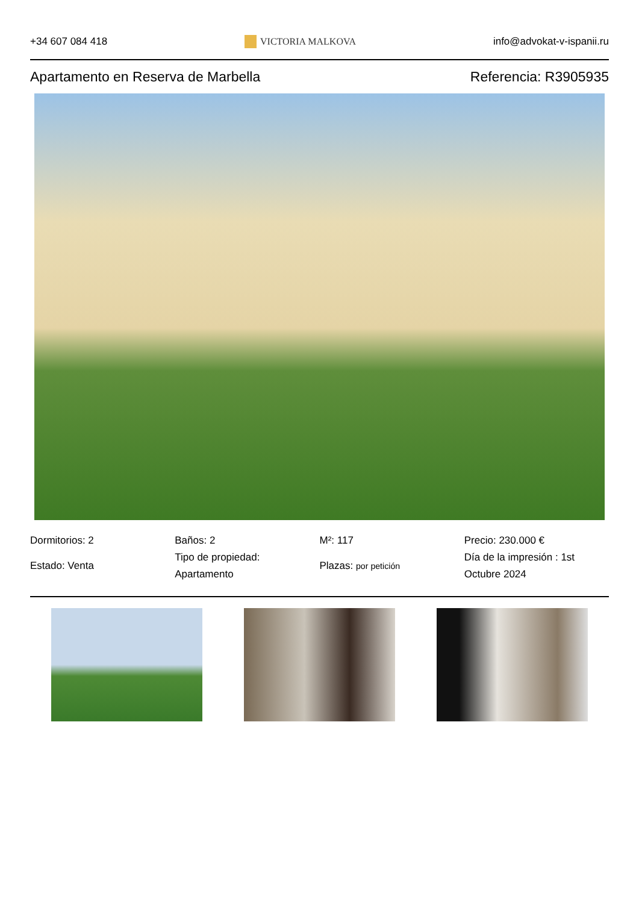+34 607 084 418 VICTORIA MALKOVA info@advokat-v-ispanii.ru
Apartamento en Reserva de Marbella Referencia: R3905935
Dormitorios: 2
Estado: Venta
Baños: 2
Tipo de propiedad: Apartamento
M²: 117
Plazas: por petición
Precio: 230.000 €
Día de la impresión : 1st Octubre 2024